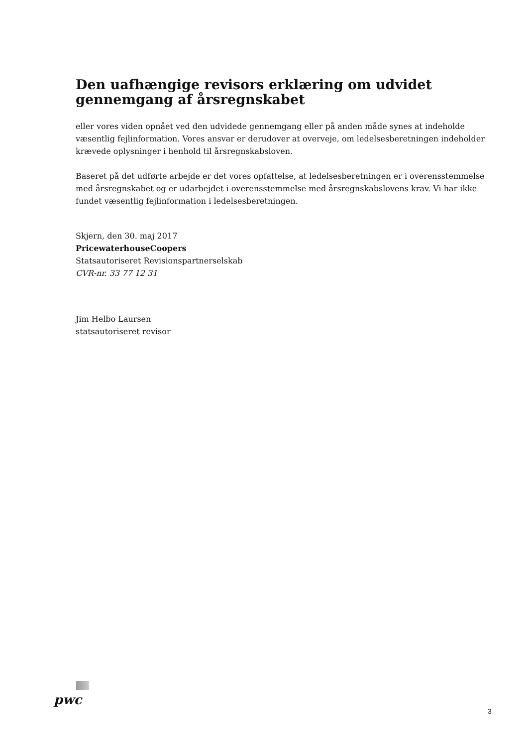Den uafhængige revisors erklæring om udvidet gennemgang af årsregnskabet
eller vores viden opnået ved den udvidede gennemgang eller på anden måde synes at indeholde væsentlig fejlinformation. Vores ansvar er derudover at overveje, om ledelsesberetningen indeholder krævede oplysninger i henhold til årsregnskabsloven.
Baseret på det udførte arbejde er det vores opfattelse, at ledelsesberetningen er i overensstemmelse med årsregnskabet og er udarbejdet i overensstemmelse med årsregnskabslovens krav. Vi har ikke fundet væsentlig fejlinformation i ledelsesberetningen.
Skjern, den 30. maj 2017
PricewaterhouseCoopers
Statsautoriseret Revisionspartnerselskab
CVR-nr. 33 77 12 31
Jim Helbo Laursen
statsautoriseret revisor
pwc
3